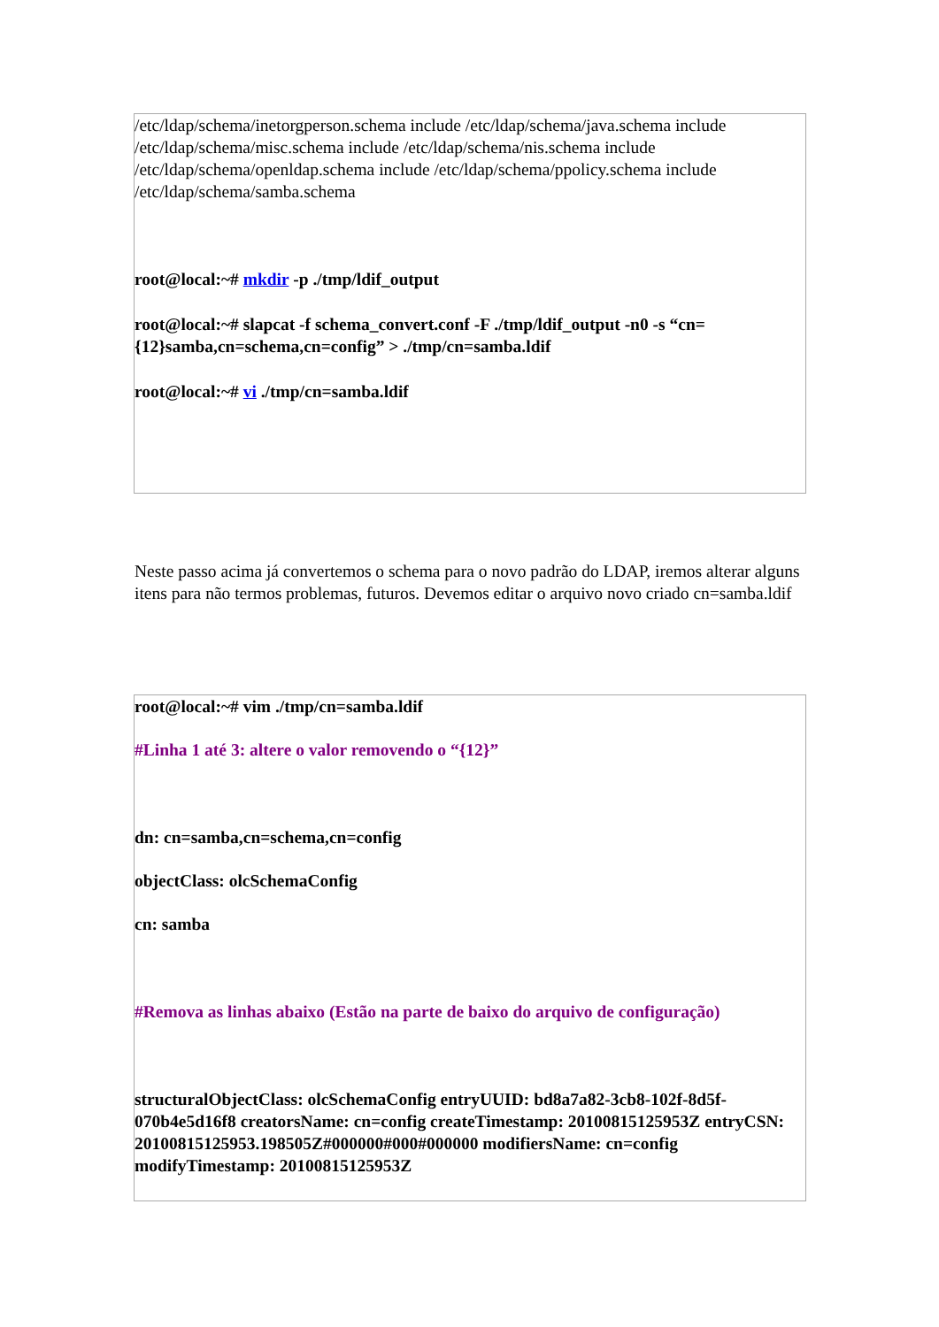| /etc/ldap/schema/inetorgperson.schema include /etc/ldap/schema/java.schema include /etc/ldap/schema/misc.schema include /etc/ldap/schema/nis.schema include /etc/ldap/schema/openldap.schema include /etc/ldap/schema/ppolicy.schema include /etc/ldap/schema/samba.schema root@local:~# mkdir -p ./tmp/ldif_output root@local:~# slapcat -f schema_convert.conf -F ./tmp/ldif_output -n0 -s “cn={12}samba,cn=schema,cn=config” > ./tmp/cn=samba.ldif root@local:~# vi ./tmp/cn=samba.ldif |
Neste passo acima já convertemos o schema para o novo padrão do LDAP, iremos alterar alguns itens para não termos problemas, futuros. Devemos editar o arquivo novo criado cn=samba.ldif
| root@local:~# vim ./tmp/cn=samba.ldif #Linha 1 até 3: altere o valor removendo o “{12}” dn: cn=samba,cn=schema,cn=config objectClass: olcSchemaConfig cn: samba #Remova as linhas abaixo (Estão na parte de baixo do arquivo de configuração) structuralObjectClass: olcSchemaConfig entryUUID: bd8a7a82-3cb8-102f-8d5f-070b4e5d16f8 creatorsName: cn=config createTimestamp: 20100815125953Z entryCSN: 20100815125953.198505Z#000000#000#000000 modifiersName: cn=config modifyTimestamp: 20100815125953Z |